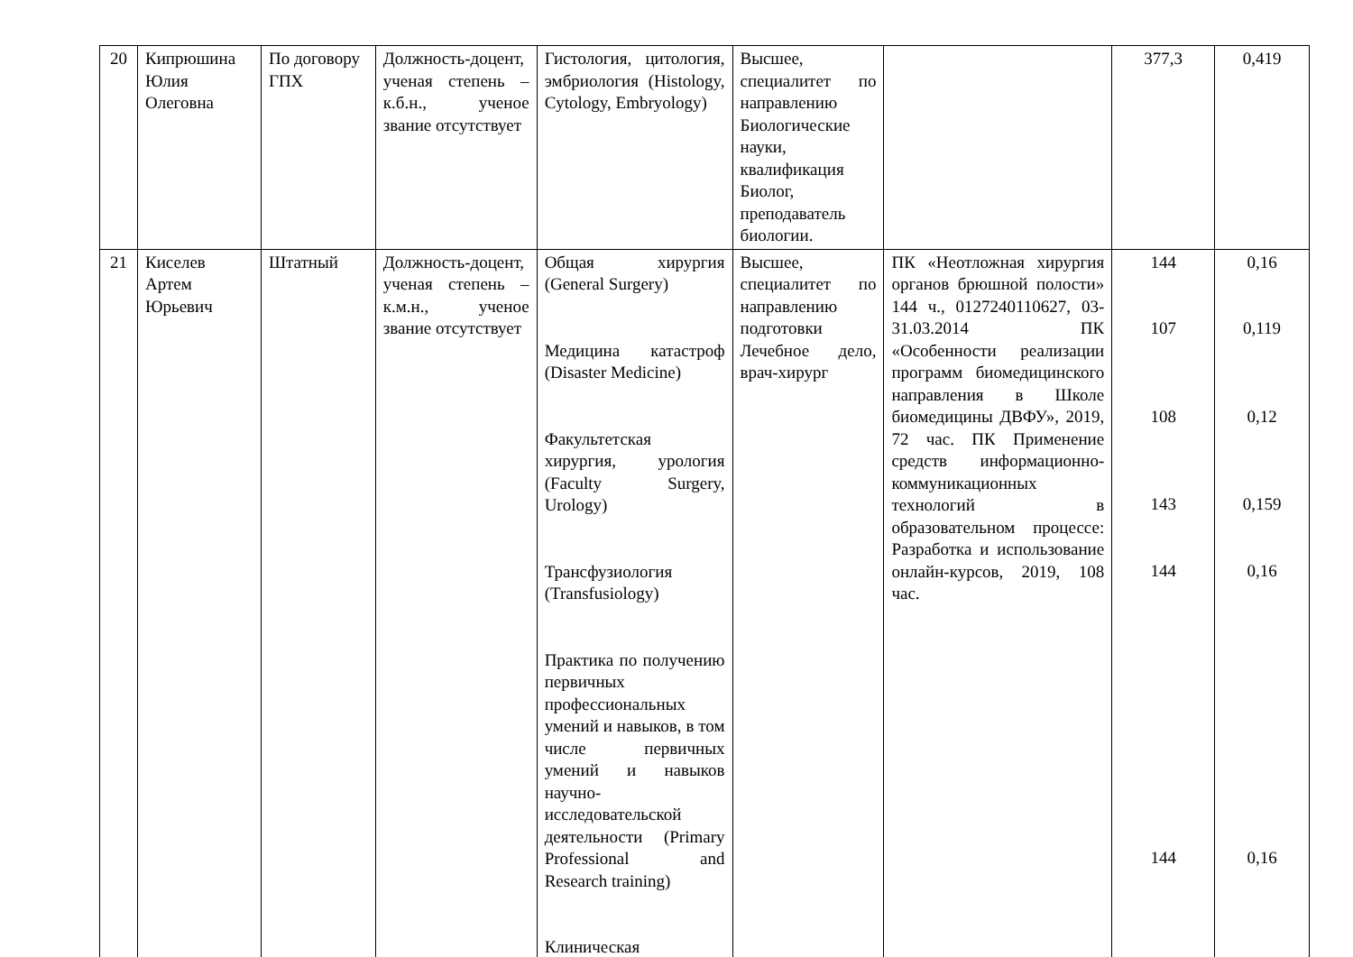| 20 | Кипрюшина Юлия Олеговна | По договору ГПХ | Должность-доцент, ученая степень – к.б.н., ученое звание отсутствует | Гистология, цитология, эмбриология (Histology, Cytology, Embryology) | Высшее, специалитет по направлению Биологические науки, квалификация Биолог, преподаватель биологии. | | 377,3 | 0,419 |
| 21 | Киселев Артем Юрьевич | Штатный | Должность-доцент, ученая степень – к.м.н., ученое звание отсутствует | Общая хирургия (General Surgery) Медицина катастроф (Disaster Medicine) Факультетская хирургия, урология (Faculty Surgery, Urology) Трансфузиология (Transfusiology) Практика по получению первичных профессиональных умений и навыков, в том числе первичных умений и навыков научно-исследовательской деятельности (Primary Professional and Research training) Клиническая | Высшее, специалитет по направлению подготовки Лечебное дело, врач-хирург | ПК «Неотложная хирургия органов брюшной полости» 144 ч., 0127240110627, 03-31.03.2014 ПК «Особенности реализации программ биомедицинского направления в Школе биомедицины ДВФУ», 2019, 72 час. ПК Применение средств информационно-коммуникационных технологий в образовательном процессе: Разработка и использование онлайн-курсов, 2019, 108 час. | 144 107 108 143 144 144 | 0,16 0,119 0,12 0,159 0,16 0,16 |